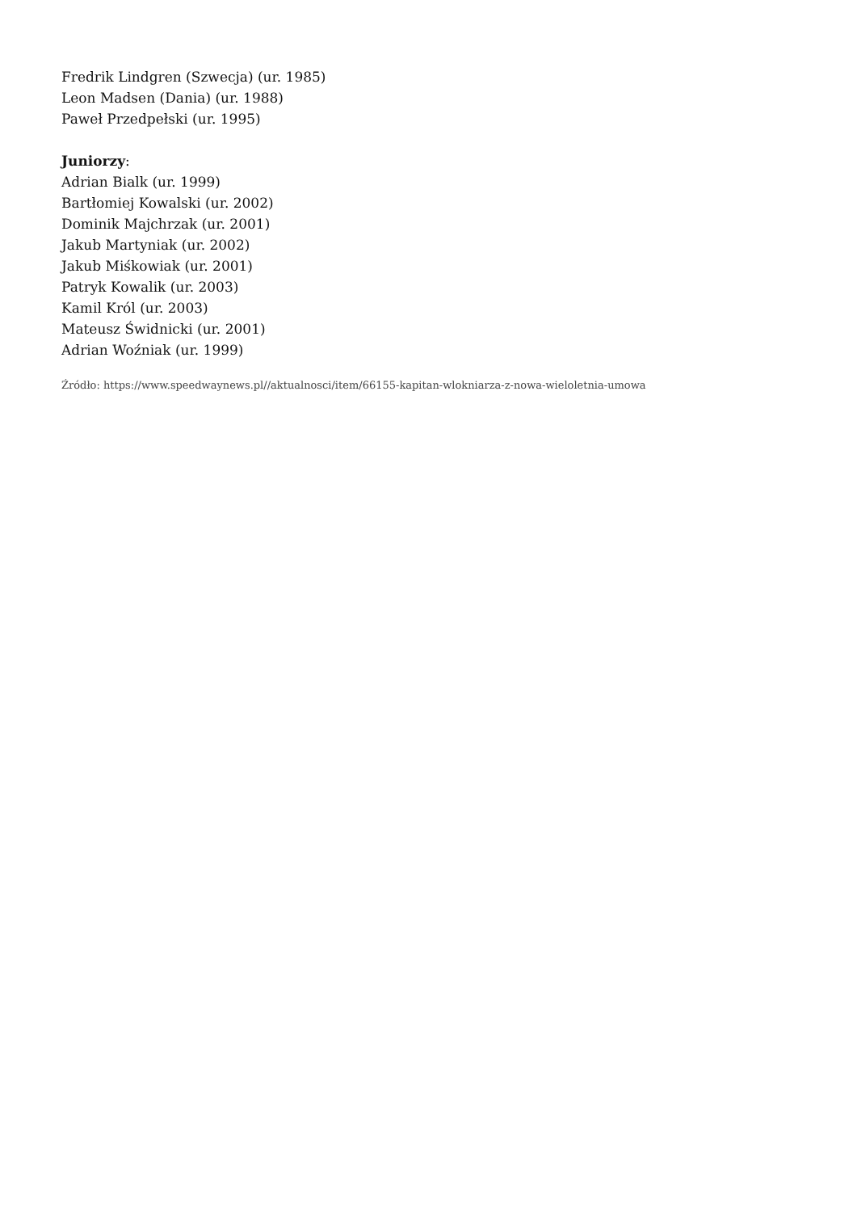Fredrik Lindgren (Szwecja) (ur. 1985)
Leon Madsen (Dania) (ur. 1988)
Paweł Przedpełski (ur. 1995)
Juniorzy:
Adrian Bialk (ur. 1999)
Bartłomiej Kowalski (ur. 2002)
Dominik Majchrzak (ur. 2001)
Jakub Martyniak (ur. 2002)
Jakub Miśkowiak (ur. 2001)
Patryk Kowalik (ur. 2003)
Kamil Król (ur. 2003)
Mateusz Świdnicki (ur. 2001)
Adrian Woźniak (ur. 1999)
Źródło: https://www.speedwaynews.pl//aktualnosci/item/66155-kapitan-wlokniarza-z-nowa-wieloletnia-umowa